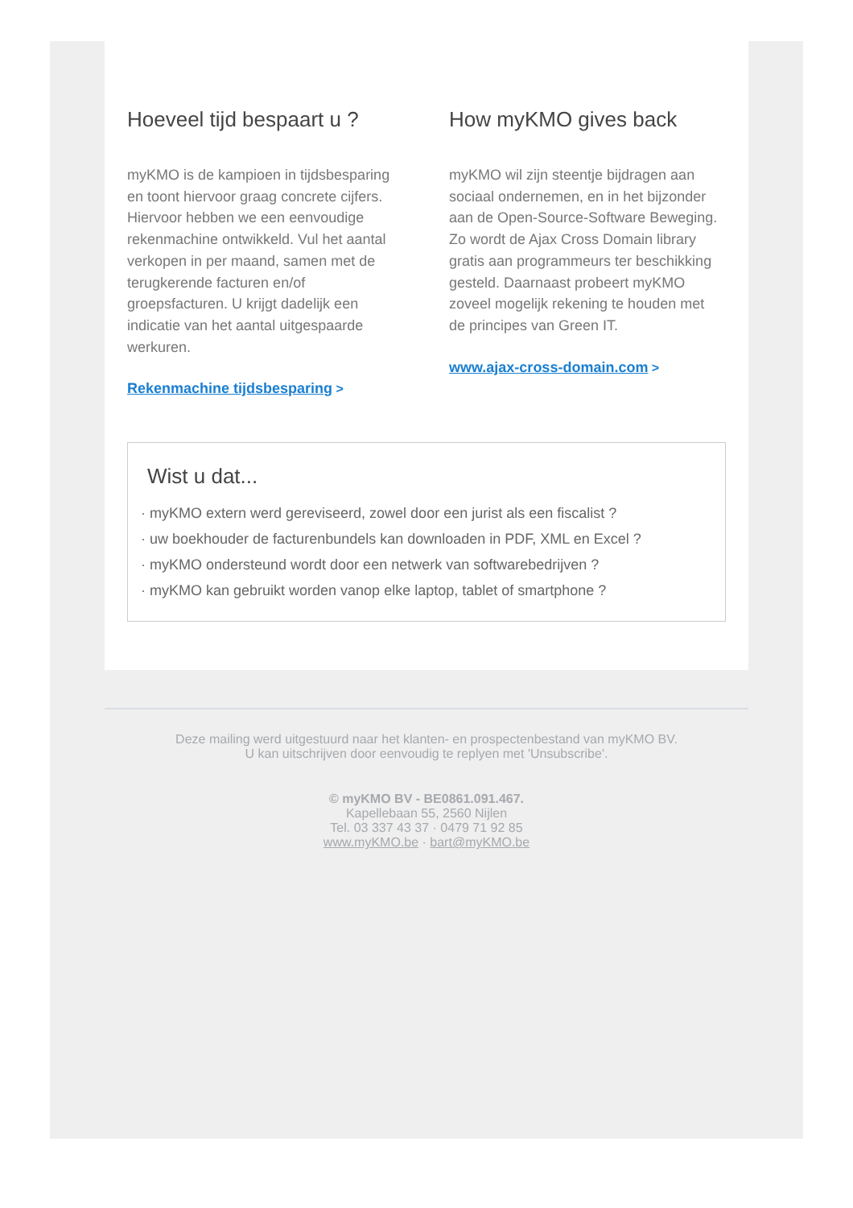Hoeveel tijd bespaart u ?
myKMO is de kampioen in tijdsbesparing en toont hiervoor graag concrete cijfers. Hiervoor hebben we een eenvoudige rekenmachine ontwikkeld. Vul het aantal verkopen in per maand, samen met de terugkerende facturen en/of groepsfacturen. U krijgt dadelijk een indicatie van het aantal uitgespaarde werkuren.
Rekenmachine tijdsbesparing >
How myKMO gives back
myKMO wil zijn steentje bijdragen aan sociaal ondernemen, en in het bijzonder aan de Open-Source-Software Beweging. Zo wordt de Ajax Cross Domain library gratis aan programmeurs ter beschikking gesteld. Daarnaast probeert myKMO zoveel mogelijk rekening te houden met de principes van Green IT.
www.ajax-cross-domain.com >
Wist u dat...
· myKMO extern werd gereviseerd, zowel door een jurist als een fiscalist ?
· uw boekhouder de facturenbundels kan downloaden in PDF, XML en Excel ?
· myKMO ondersteund wordt door een netwerk van softwarebedrijven ?
· myKMO kan gebruikt worden vanop elke laptop, tablet of smartphone ?
Deze mailing werd uitgestuurd naar het klanten- en prospectenbestand van myKMO BV.
U kan uitschrijven door eenvoudig te replyen met 'Unsubscribe'.
© myKMO BV - BE0861.091.467.
Kapellebaan 55, 2560 Nijlen
Tel. 03 337 43 37 · 0479 71 92 85
www.myKMO.be · bart@myKMO.be